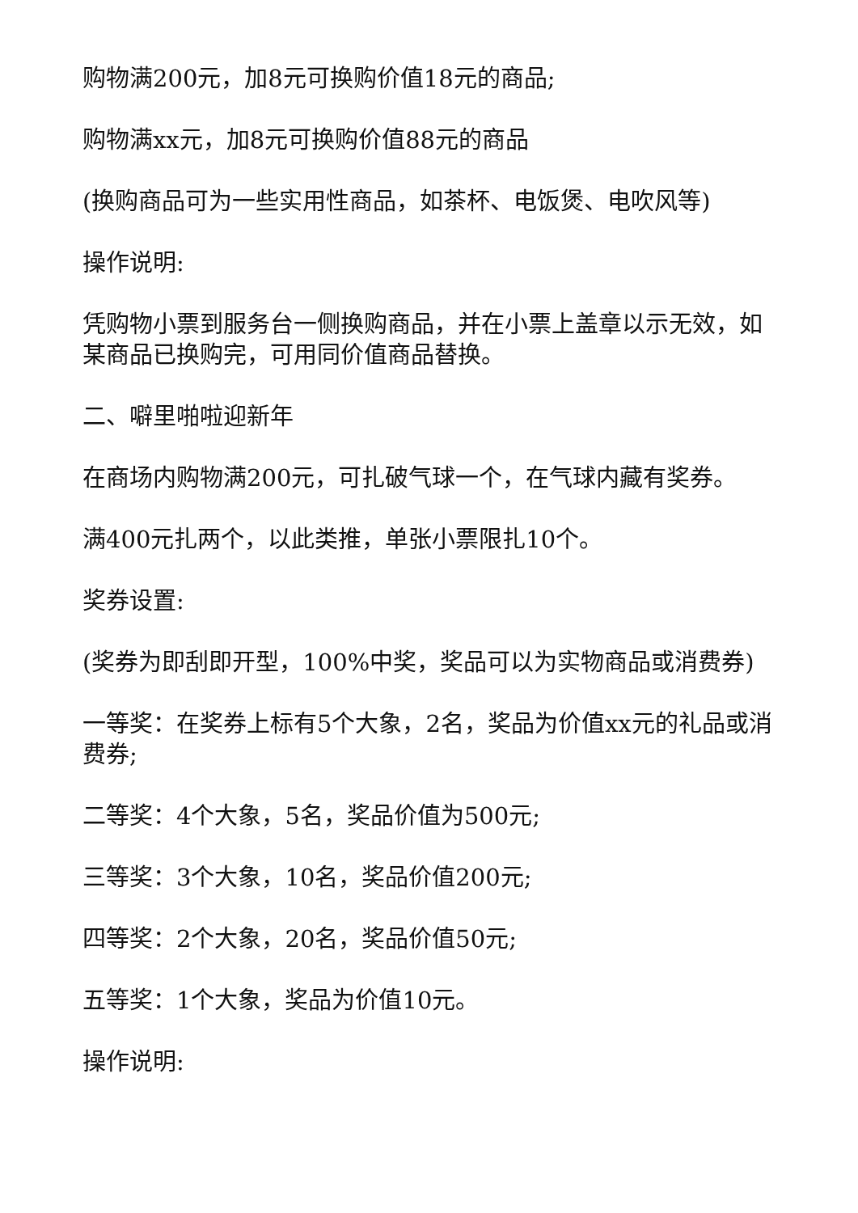购物满200元，加8元可换购价值18元的商品;
购物满xx元，加8元可换购价值88元的商品
(换购商品可为一些实用性商品，如茶杯、电饭煲、电吹风等)
操作说明:
凭购物小票到服务台一侧换购商品，并在小票上盖章以示无效，如某商品已换购完，可用同价值商品替换。
二、噼里啪啦迎新年
在商场内购物满200元，可扎破气球一个，在气球内藏有奖券。
满400元扎两个，以此类推，单张小票限扎10个。
奖券设置:
(奖券为即刮即开型，100%中奖，奖品可以为实物商品或消费券)
一等奖：在奖券上标有5个大象，2名，奖品为价值xx元的礼品或消费券;
二等奖：4个大象，5名，奖品价值为500元;
三等奖：3个大象，10名，奖品价值200元;
四等奖：2个大象，20名，奖品价值50元;
五等奖：1个大象，奖品为价值10元。
操作说明: